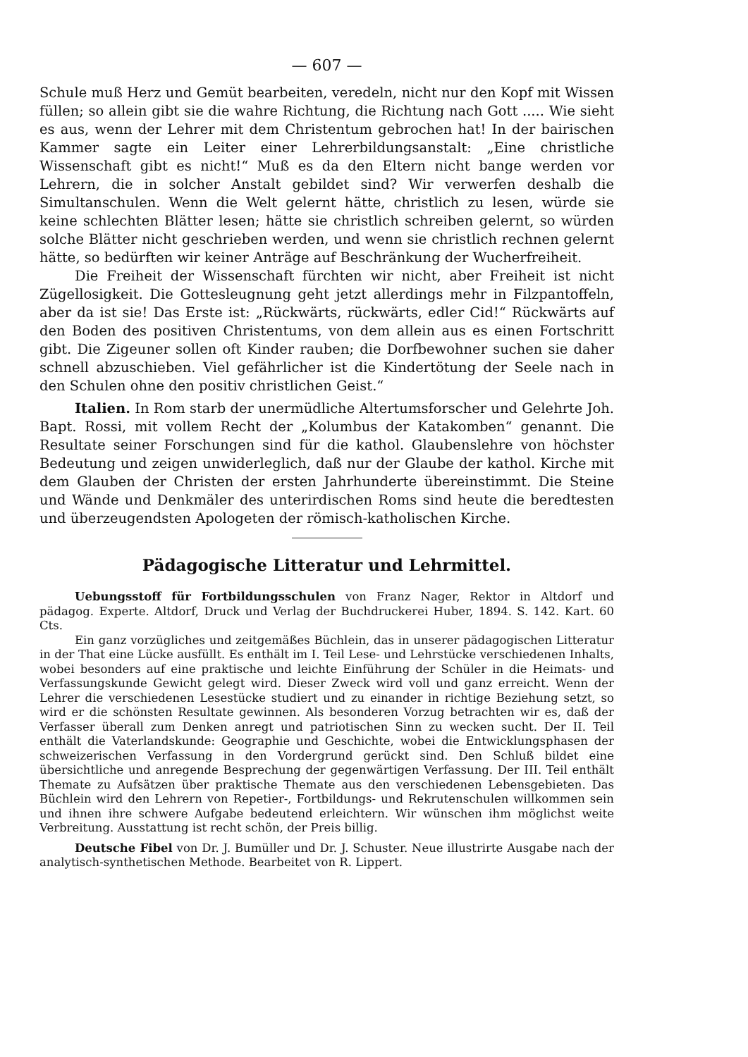— 607 —
Schule muß Herz und Gemüt bearbeiten, veredeln, nicht nur den Kopf mit Wissen füllen; so allein gibt sie die wahre Richtung, die Richtung nach Gott ..... Wie sieht es aus, wenn der Lehrer mit dem Christentum gebrochen hat! In der bairischen Kammer sagte ein Leiter einer Lehrerbildungsanstalt: „Eine christliche Wissenschaft gibt es nicht!“ Muß es da den Eltern nicht bange werden vor Lehrern, die in solcher Anstalt gebildet sind? Wir verwerfen deshalb die Simultanschulen. Wenn die Welt gelernt hätte, christlich zu lesen, würde sie keine schlechten Blätter lesen; hätte sie christlich schreiben gelernt, so würden solche Blätter nicht geschrieben werden, und wenn sie christlich rechnen gelernt hätte, so bedürften wir keiner Anträge auf Beschränkung der Wucherfreiheit.
Die Freiheit der Wissenschaft fürchten wir nicht, aber Freiheit ist nicht Zügellosigkeit. Die Gottesleugnung geht jetzt allerdings mehr in Filzpantoffeln, aber da ist sie! Das Erste ist: „Rückwärts, rückwärts, edler Cid!“ Rückwärts auf den Boden des positiven Christentums, von dem allein aus es einen Fortschritt gibt. Die Zigeuner sollen oft Kinder rauben; die Dorfbewohner suchen sie daher schnell abzuschieben. Viel gefährlicher ist die Kindertötung der Seele nach in den Schulen ohne den positiv christlichen Geist.“
Italien. In Rom starb der unermüdliche Altertumsforscher und Gelehrte Joh. Bapt. Rossi, mit vollem Recht der „Kolumbus der Katakomben“ genannt. Die Resultate seiner Forschungen sind für die kathol. Glaubenslehre von höchster Bedeutung und zeigen unwiderleglich, daß nur der Glaube der kathol. Kirche mit dem Glauben der Christen der ersten Jahrhunderte übereinstimmt. Die Steine und Wände und Denkmäler des unterirdischen Roms sind heute die beredtesten und überzeugendsten Apologeten der römisch-katholischen Kirche.
Pädagogische Litteratur und Lehrmittel.
Uebungsstoff für Fortbildungsschulen von Franz Nager, Rektor in Altdorf und pädagog. Experte. Altdorf, Druck und Verlag der Buchdruckerei Huber, 1894. S. 142. Kart. 60 Cts.
Ein ganz vorzügliches und zeitgemäßes Büchlein, das in unserer pädagogischen Litteratur in der That eine Lücke ausfüllt. Es enthält im I. Teil Lese- und Lehrstücke verschiedenen Inhalts, wobei besonders auf eine praktische und leichte Einführung der Schüler in die Heimats- und Verfassungskunde Gewicht gelegt wird. Dieser Zweck wird voll und ganz erreicht. Wenn der Lehrer die verschiedenen Lesestücke studiert und zu einander in richtige Beziehung setzt, so wird er die schönsten Resultate gewinnen. Als besonderen Vorzug betrachten wir es, daß der Verfasser überall zum Denken anregt und patriotischen Sinn zu wecken sucht. Der II. Teil enthält die Vaterlandskunde: Geographie und Geschichte, wobei die Entwicklungsphasen der schweizerischen Verfassung in den Vordergrund gerückt sind. Den Schluß bildet eine übersichtliche und anregende Besprechung der gegenwärtigen Verfassung. Der III. Teil enthält Themate zu Aufsätzen über praktische Themate aus den verschiedenen Lebensgebieten. Das Büchlein wird den Lehrern von Repetier-, Fortbildungs- und Rekrutenschulen willkommen sein und ihnen ihre schwere Aufgabe bedeutend erleichtern. Wir wünschen ihm möglichst weite Verbreitung. Ausstattung ist recht schön, der Preis billig.
Deutsche Fibel von Dr. J. Bumüller und Dr. J. Schuster. Neue illustrirte Ausgabe nach der analytisch-synthetischen Methode. Bearbeitet von R. Lippert.